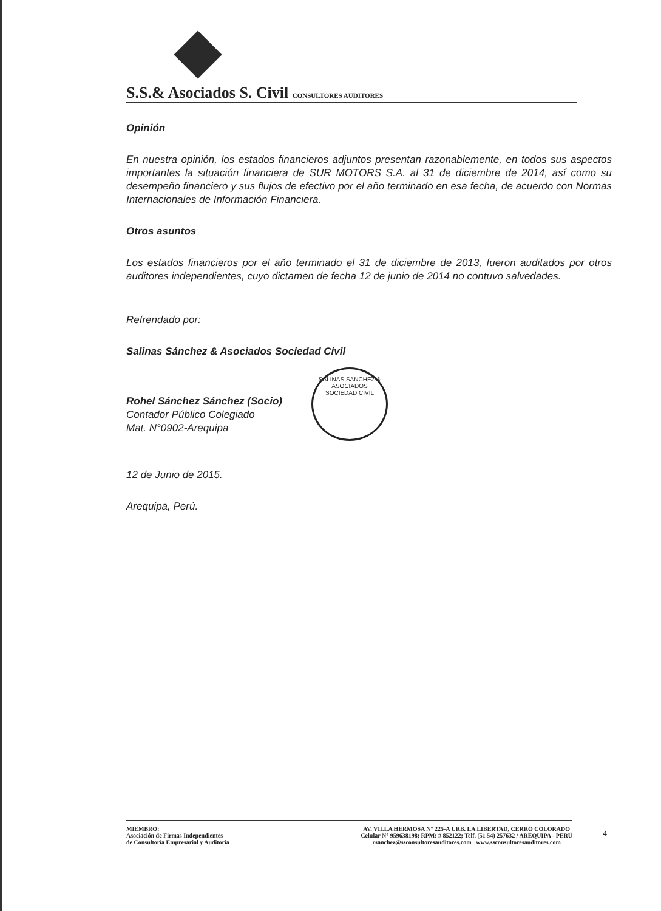S.S.& Asociados S. Civil CONSULTORES AUDITORES
Opinión
En nuestra opinión, los estados financieros adjuntos presentan razonablemente, en todos sus aspectos importantes la situación financiera de SUR MOTORS S.A. al 31 de diciembre de 2014, así como su desempeño financiero y sus flujos de efectivo por el año terminado en esa fecha, de acuerdo con Normas Internacionales de Información Financiera.
Otros asuntos
Los estados financieros por el año terminado el 31 de diciembre de 2013, fueron auditados por otros auditores independientes, cuyo dictamen de fecha 12 de junio de 2014 no contuvo salvedades.
Refrendado por:
Salinas Sánchez & Asociados Sociedad Civil
Rohel Sánchez Sánchez (Socio)
Contador Público Colegiado
Mat. N°0902-Arequipa
12 de Junio de 2015.
Arequipa, Perú.
SALINAS SANCHEZ & ASOCIADOS
SOCIEDAD CIVIL
MIEMBRO:
Asociación de Firmas Independientes
de Consultoría Empresarial y Auditoría
AV. VILLA HERMOSA N° 225-A URB. LA LIBERTAD, CERRO COLORADO
Celular N° 959638198; RPM: # 852122; Telf. (51 54) 257632 / AREQUIPA - PERÚ
rsanchez@ssconsultoresauditores.com www.ssconsultoresauditores.com
4